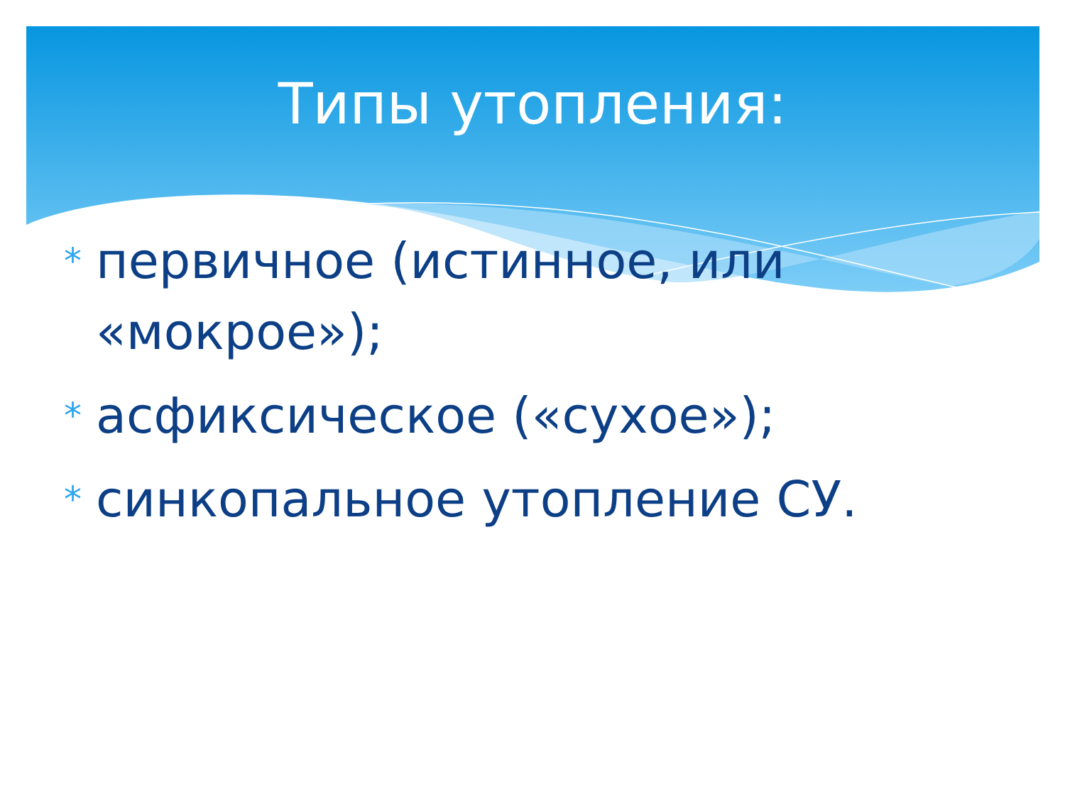Типы утопления:
* первичное (истинное, или «мокрое»);
* асфиксическое («сухое»);
* синкопальное утопление СУ.